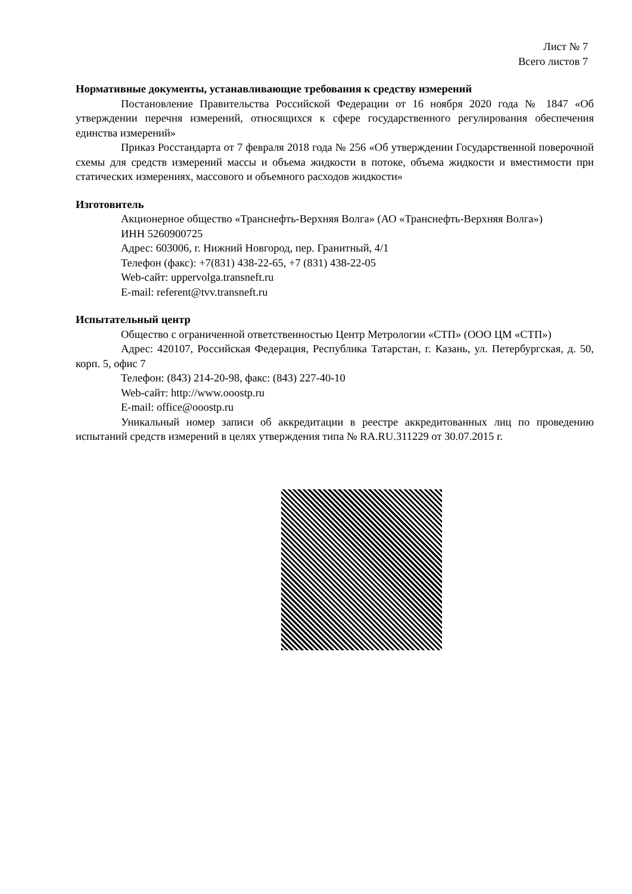Лист № 7
Всего листов 7
Нормативные документы, устанавливающие требования к средству измерений
Постановление Правительства Российской Федерации от 16 ноября 2020 года № 1847 «Об утверждении перечня измерений, относящихся к сфере государственного регулирования обеспечения единства измерений»
Приказ Росстандарта от 7 февраля 2018 года № 256 «Об утверждении Государственной поверочной схемы для средств измерений массы и объема жидкости в потоке, объема жидкости и вместимости при статических измерениях, массового и объемного расходов жидкости»
Изготовитель
Акционерное общество «Транснефть-Верхняя Волга» (АО «Транснефть-Верхняя Волга»)
ИНН 5260900725
Адрес: 603006, г. Нижний Новгород, пер. Гранитный, 4/1
Телефон (факс): +7(831) 438-22-65, +7 (831) 438-22-05
Web-сайт: uppervolga.transneft.ru
E-mail: referent@tvv.transneft.ru
Испытательный центр
Общество с ограниченной ответственностью Центр Метрологии «СТП» (ООО ЦМ «СТП»)
Адрес: 420107, Российская Федерация, Республика Татарстан, г. Казань, ул. Петербургская, д. 50, корп. 5, офис 7
Телефон: (843) 214-20-98, факс: (843) 227-40-10
Web-сайт: http://www.ooostp.ru
E-mail: office@ooostp.ru
Уникальный номер записи об аккредитации в реестре аккредитованных лиц по проведению испытаний средств измерений в целях утверждения типа № RA.RU.311229 от 30.07.2015 г.